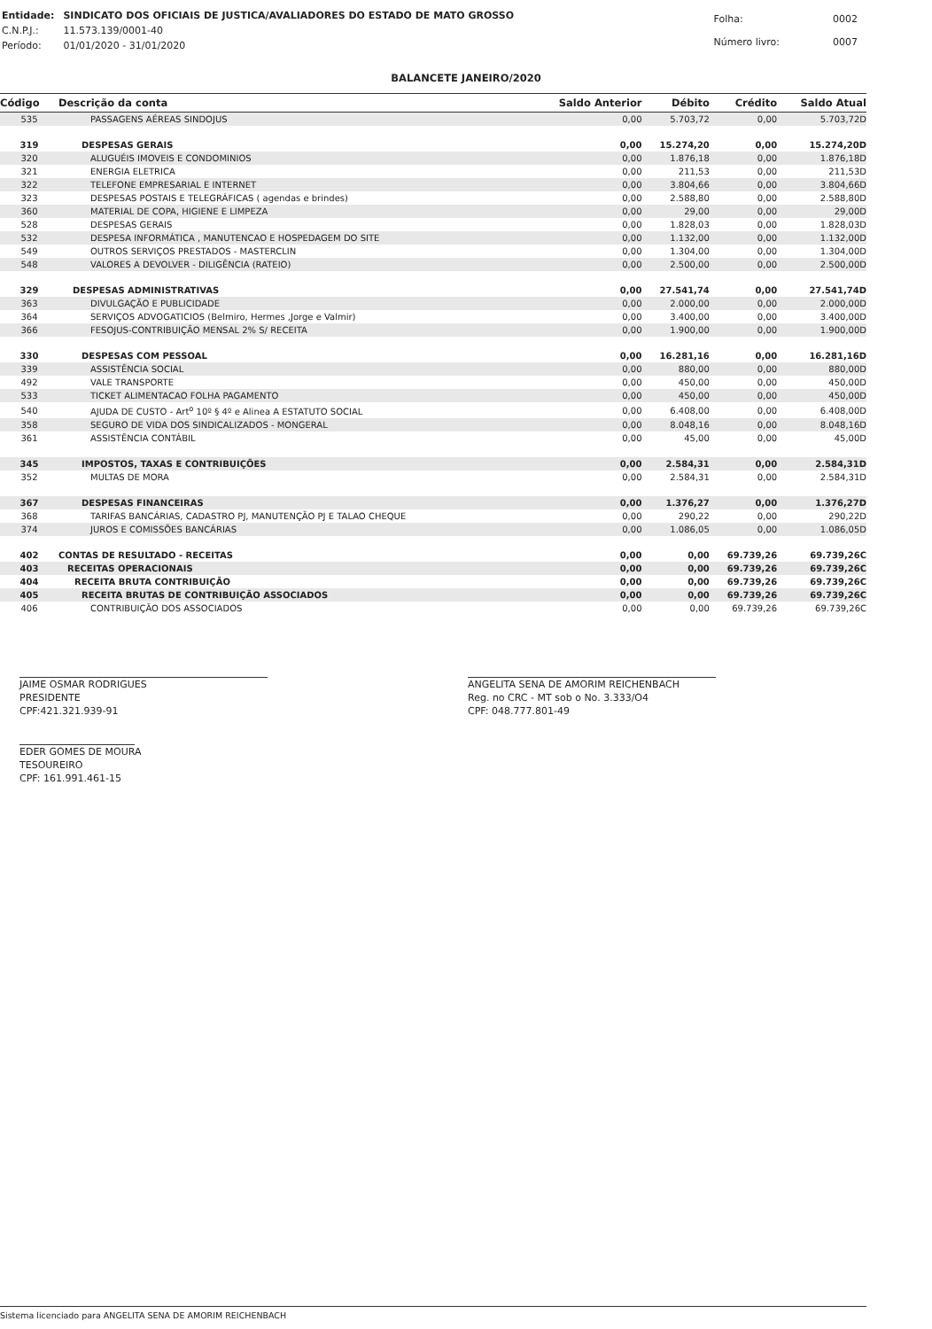| Entidade: | SINDICATO DOS OFICIAIS DE JUSTICA/AVALIADORES DO ESTADO DE MATO GROSSO |
| C.N.P.J.: | 11.573.139/0001-40 |
| Período: | 01/01/2020 - 31/01/2020 |
| Folha: | 0002 |
| Número livro: | 0007 |
BALANCETE JANEIRO/2020
| Código | Descrição da conta | Saldo Anterior | Débito | Crédito | Saldo Atual |
| --- | --- | --- | --- | --- | --- |
| 535 | PASSAGENS AÉREAS SINDOJUS | 0,00 | 5.703,72 | 0,00 | 5.703,72D |
| 319 | DESPESAS GERAIS | 0,00 | 15.274,20 | 0,00 | 15.274,20D |
| 320 | ALUGUÉIS IMOVEIS E CONDOMINIOS | 0,00 | 1.876,18 | 0,00 | 1.876,18D |
| 321 | ENERGIA ELETRICA | 0,00 | 211,53 | 0,00 | 211,53D |
| 322 | TELEFONE EMPRESARIAL E INTERNET | 0,00 | 3.804,66 | 0,00 | 3.804,66D |
| 323 | DESPESAS POSTAIS E TELEGRÁFICAS ( agendas e brindes) | 0,00 | 2.588,80 | 0,00 | 2.588,80D |
| 360 | MATERIAL DE COPA, HIGIENE E LIMPEZA | 0,00 | 29,00 | 0,00 | 29,00D |
| 528 | DESPESAS GERAIS | 0,00 | 1.828,03 | 0,00 | 1.828,03D |
| 532 | DESPESA INFORMÁTICA , MANUTENCAO E HOSPEDAGEM DO SITE | 0,00 | 1.132,00 | 0,00 | 1.132,00D |
| 549 | OUTROS SERVIÇOS PRESTADOS - MASTERCLIN | 0,00 | 1.304,00 | 0,00 | 1.304,00D |
| 548 | VALORES A DEVOLVER - DILIGÊNCIA (RATEIO) | 0,00 | 2.500,00 | 0,00 | 2.500,00D |
| 329 | DESPESAS ADMINISTRATIVAS | 0,00 | 27.541,74 | 0,00 | 27.541,74D |
| 363 | DIVULGAÇÃO E PUBLICIDADE | 0,00 | 2.000,00 | 0,00 | 2.000,00D |
| 364 | SERVIÇOS ADVOGATICIOS (Belmiro, Hermes ,Jorge e Valmir) | 0,00 | 3.400,00 | 0,00 | 3.400,00D |
| 366 | FESOJUS-CONTRIBUIÇÃO MENSAL 2% S/ RECEITA | 0,00 | 1.900,00 | 0,00 | 1.900,00D |
| 330 | DESPESAS COM PESSOAL | 0,00 | 16.281,16 | 0,00 | 16.281,16D |
| 339 | ASSISTÊNCIA SOCIAL | 0,00 | 880,00 | 0,00 | 880,00D |
| 492 | VALE TRANSPORTE | 0,00 | 450,00 | 0,00 | 450,00D |
| 533 | TICKET ALIMENTACAO FOLHA PAGAMENTO | 0,00 | 450,00 | 0,00 | 450,00D |
| 540 | AJUDA DE CUSTO - Art<sup>o</sup> 10º § 4º e Alinea A ESTATUTO SOCIAL | 0,00 | 6.408,00 | 0,00 | 6.408,00D |
| 358 | SEGURO DE VIDA DOS SINDICALIZADOS - MONGERAL | 0,00 | 8.048,16 | 0,00 | 8.048,16D |
| 361 | ASSISTÊNCIA CONTÁBIL | 0,00 | 45,00 | 0,00 | 45,00D |
| 345 | IMPOSTOS, TAXAS E CONTRIBUIÇÕES | 0,00 | 2.584,31 | 0,00 | 2.584,31D |
| 352 | MULTAS DE MORA | 0,00 | 2.584,31 | 0,00 | 2.584,31D |
| 367 | DESPESAS FINANCEIRAS | 0,00 | 1.376,27 | 0,00 | 1.376,27D |
| 368 | TARIFAS BANCÁRIAS, CADASTRO PJ, MANUTENÇÃO PJ E TALAO CHEQUE | 0,00 | 290,22 | 0,00 | 290,22D |
| 374 | JUROS E COMISSÕES BANCÁRIAS | 0,00 | 1.086,05 | 0,00 | 1.086,05D |
| 402 | CONTAS DE RESULTADO - RECEITAS | 0,00 | 0,00 | 69.739,26 | 69.739,26C |
| 403 | RECEITAS OPERACIONAIS | 0,00 | 0,00 | 69.739,26 | 69.739,26C |
| 404 | RECEITA BRUTA CONTRIBUIÇÃO | 0,00 | 0,00 | 69.739,26 | 69.739,26C |
| 405 | RECEITA BRUTAS DE CONTRIBUIÇÃO ASSOCIADOS | 0,00 | 0,00 | 69.739,26 | 69.739,26C |
| 406 | CONTRIBUIÇÃO DOS ASSOCIADOS | 0,00 | 0,00 | 69.739,26 | 69.739,26C |
JAIME OSMAR RODRIGUES
PRESIDENTE
CPF:421.321.939-91
EDER GOMES DE MOURA
TESOUREIRO
CPF: 161.991.461-15
ANGELITA SENA DE AMORIM REICHENBACH
Reg. no CRC - MT sob o No. 3.333/O4
CPF: 048.777.801-49
Sistema licenciado para ANGELITA SENA DE AMORIM REICHENBACH